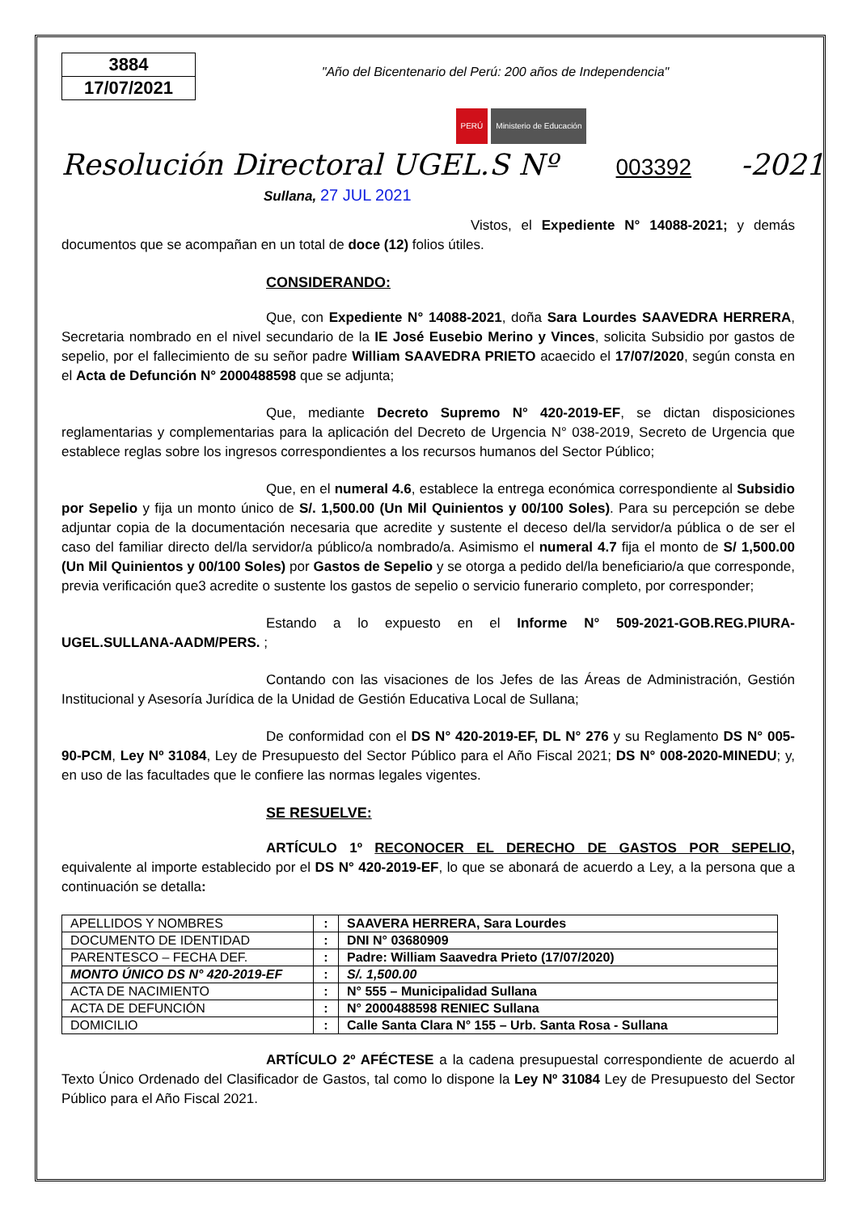3884
17/07/2021
"Año del Bicentenario del Perú: 200 años de Independencia"
PERÚ Ministerio de Educación
Resolución Directoral UGEL.S Nº 003392 -2021
Sullana, 27 JUL 2021
Vistos, el Expediente N° 14088-2021; y demás documentos que se acompañan en un total de doce (12) folios útiles.
CONSIDERANDO:
Que, con Expediente N° 14088-2021, doña Sara Lourdes SAAVEDRA HERRERA, Secretaria nombrado en el nivel secundario de la IE José Eusebio Merino y Vinces, solicita Subsidio por gastos de sepelio, por el fallecimiento de su señor padre William SAAVEDRA PRIETO acaecido el 17/07/2020, según consta en el Acta de Defunción N° 2000488598 que se adjunta;
Que, mediante Decreto Supremo N° 420-2019-EF, se dictan disposiciones reglamentarias y complementarias para la aplicación del Decreto de Urgencia N° 038-2019, Secreto de Urgencia que establece reglas sobre los ingresos correspondientes a los recursos humanos del Sector Público;
Que, en el numeral 4.6, establece la entrega económica correspondiente al Subsidio por Sepelio y fija un monto único de S/. 1,500.00 (Un Mil Quinientos y 00/100 Soles). Para su percepción se debe adjuntar copia de la documentación necesaria que acredite y sustente el deceso del/la servidor/a pública o de ser el caso del familiar directo del/la servidor/a público/a nombrado/a. Asimismo el numeral 4.7 fija el monto de S/ 1,500.00 (Un Mil Quinientos y 00/100 Soles) por Gastos de Sepelio y se otorga a pedido del/la beneficiario/a que corresponde, previa verificación que3 acredite o sustente los gastos de sepelio o servicio funerario completo, por corresponder;
Estando a lo expuesto en el Informe N° 509-2021-GOB.REG.PIURA-UGEL.SULLANA-AADM/PERS. ;
Contando con las visaciones de los Jefes de las Áreas de Administración, Gestión Institucional y Asesoría Jurídica de la Unidad de Gestión Educativa Local de Sullana;
De conformidad con el DS N° 420-2019-EF, DL N° 276 y su Reglamento DS N° 005-90-PCM, Ley Nº 31084, Ley de Presupuesto del Sector Público para el Año Fiscal 2021; DS N° 008-2020-MINEDU; y, en uso de las facultades que le confiere las normas legales vigentes.
SE RESUELVE:
ARTÍCULO 1º RECONOCER EL DERECHO DE GASTOS POR SEPELIO, equivalente al importe establecido por el DS N° 420-2019-EF, lo que se abonará de acuerdo a Ley, a la persona que a continuación se detalla:
| APELLIDOS Y NOMBRES | : | SAAVERA HERRERA, Sara Lourdes |
| DOCUMENTO DE IDENTIDAD | : | DNI N° 03680909 |
| PARENTESCO – FECHA DEF. | : | Padre: William Saavedra Prieto (17/07/2020) |
| MONTO ÚNICO DS N° 420-2019-EF | : | S/. 1,500.00 |
| ACTA DE NACIMIENTO | : | N° 555 – Municipalidad Sullana |
| ACTA DE DEFUNCIÓN | : | N° 2000488598 RENIEC Sullana |
| DOMICILIO | : | Calle Santa Clara N° 155 – Urb. Santa Rosa - Sullana |
ARTÍCULO 2º AFÉCTESE a la cadena presupuestal correspondiente de acuerdo al Texto Único Ordenado del Clasificador de Gastos, tal como lo dispone la Ley Nº 31084 Ley de Presupuesto del Sector Público para el Año Fiscal 2021.